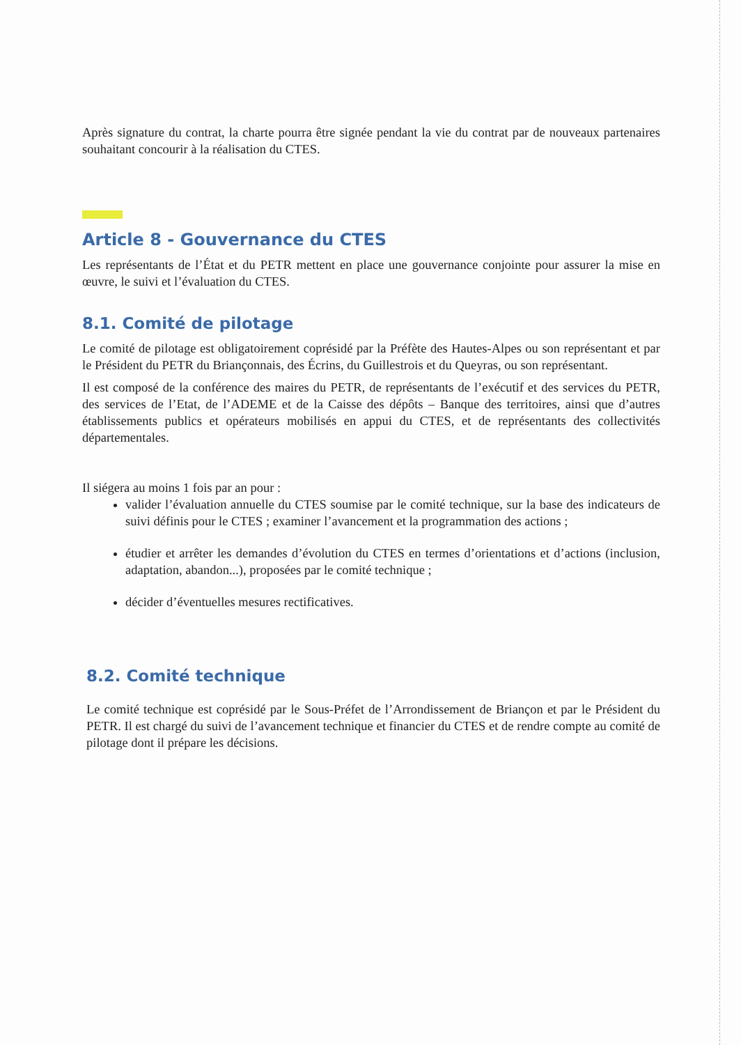Après signature du contrat, la charte pourra être signée pendant la vie du contrat par de nouveaux partenaires souhaitant concourir à la réalisation du CTES.
Article 8 - Gouvernance du CTES
Les représentants de l’État et du PETR mettent en place une gouvernance conjointe pour assurer la mise en œuvre, le suivi et l’évaluation du CTES.
8.1. Comité de pilotage
Le comité de pilotage est obligatoirement coprésidé par la Préfète des Hautes-Alpes ou son représentant et par le Président du PETR du Briançonnais, des Écrins, du Guillestrois et du Queyras, ou son représentant.
Il est composé de la conférence des maires du PETR, de représentants de l’exécutif et des services du PETR, des services de l’Etat, de l’ADEME et de la Caisse des dépôts – Banque des territoires, ainsi que d’autres établissements publics et opérateurs mobilisés en appui du CTES, et de représentants des collectivités départementales.
Il siégera au moins 1 fois par an pour :
valider l’évaluation annuelle du CTES soumise par le comité technique, sur la base des indicateurs de suivi définis pour le CTES ; examiner l’avancement et la programmation des actions ;
étudier et arrêter les demandes d’évolution du CTES en termes d’orientations et d’actions (inclusion, adaptation, abandon...), proposées par le comité technique ;
décider d’éventuelles mesures rectificatives.
8.2. Comité technique
Le comité technique est coprésidé par le Sous-Préfet de l’Arrondissement de Briançon et par le Président du PETR. Il est chargé du suivi de l’avancement technique et financier du CTES et de rendre compte au comité de pilotage dont il prépare les décisions.